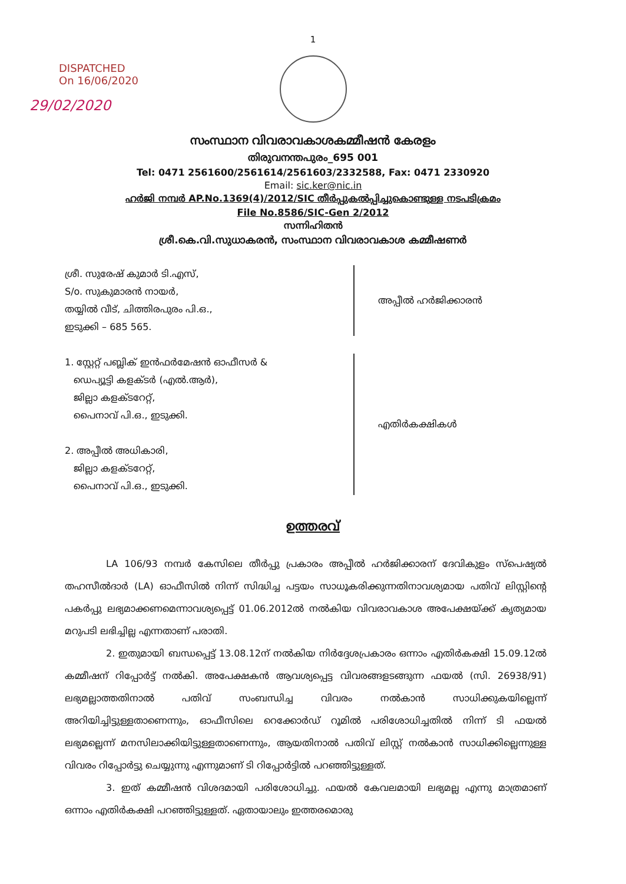1
DISPATCHED
On 16/06/2020
29/02/2020
സംസ്ഥാന വിവരാവകാശകമ്മീഷൻ കേരളം
തിരുവനന്തപുരം_695 001
Tel: 0471 2561600/2561614/2561603/2332588, Fax: 0471 2330920
Email: sic.ker@nic.in
ഹർജി നമ്പർ AP.No.1369(4)/2012/SIC തീർപ്പുകൽപ്പിച്ചുകൊണ്ടുള്ള നടപടിക്രമം
File No.8586/SIC-Gen 2/2012
സന്നിഹിതൻ
ശ്രീ.കെ.വി.സുധാകരൻ, സംസ്ഥാന വിവരാവകാശ കമ്മീഷണർ
ശ്രീ. സുരേഷ് കുമാർ ടി.എസ്,
S/o. സുകുമാരൻ നായർ,
തയ്യിൽ വീട്, ചിത്തിരപുരം പി.ഒ.,
ഇടുക്കി – 685 565.
അപ്പീൽ ഹർജിക്കാരൻ
1. സ്റ്റേറ്റ് പബ്ലിക് ഇൻഫർമേഷൻ ഓഫീസർ &
ഡെപ്യൂട്ടി കളക്ടർ (എൽ.ആർ),
ജില്ലാ കളക്ടറേറ്റ്,
പൈനാവ് പി.ഒ., ഇടുക്കി.
2. അപ്പീൽ അധികാരി,
ജില്ലാ കളക്ടറേറ്റ്,
പൈനാവ് പി.ഒ., ഇടുക്കി.
എതിർകക്ഷികൾ
ഉത്തരവ്
LA 106/93 നമ്പർ കേസിലെ തീർപ്പു പ്രകാരം അപ്പീൽ ഹർജിക്കാരന് ദേവികുളം സ്പെഷ്യൽ തഹസീൽദാർ (LA) ഓഫീസിൽ നിന്ന് സിദ്ധിച്ച പട്ടയം സാധൂകരിക്കുന്നതിനാവശ്യമായ പതിവ് ലിസ്റ്റിന്റെ പകർപ്പു ലഭ്യമാക്കണമെന്നാവശ്യപ്പെട്ട് 01.06.2012ൽ നൽകിയ വിവരാവകാശ അപേക്ഷയ്ക്ക് കൃത്യമായ മറുപടി ലഭിച്ചില്ല എന്നതാണ് പരാതി.
2. ഇതുമായി ബന്ധപ്പെട്ട് 13.08.12ന് നൽകിയ നിർദ്ദേശപ്രകാരം ഒന്നാം എതിർകക്ഷി 15.09.12ൽ കമ്മീഷന് റിപ്പോർട്ട് നൽകി. അപേക്ഷകൻ ആവശ്യപ്പെട്ട വിവരങ്ങളടങ്ങുന്ന ഫയൽ (സി. 26938/91) ലഭ്യമല്ലാത്തതിനാൽ പതിവ് സംബന്ധിച്ച വിവരം നൽകാൻ സാധിക്കുകയില്ലെന്ന് അറിയിച്ചിട്ടുള്ളതാണെന്നും, ഓഫീസിലെ റെക്കോർഡ് റൂമിൽ പരിശോധിച്ചതിൽ നിന്ന് ടി ഫയൽ ലഭ്യമല്ലെന്ന് മനസിലാക്കിയിട്ടുള്ളതാണെന്നും, ആയതിനാൽ പതിവ് ലിസ്റ്റ് നൽകാൻ സാധിക്കില്ലെന്നുള്ള വിവരം റിപ്പോർട്ടു ചെയ്യുന്നു എന്നുമാണ് ടി റിപ്പോർട്ടിൽ പറഞ്ഞിട്ടുള്ളത്.
3. ഇത് കമ്മീഷൻ വിശദമായി പരിശോധിച്ചു. ഫയൽ കേവലമായി ലഭ്യമല്ല എന്നു മാത്രമാണ് ഒന്നാം എതിർകക്ഷി പറഞ്ഞിട്ടുള്ളത്. ഏതായാലും ഇത്തരമൊരു